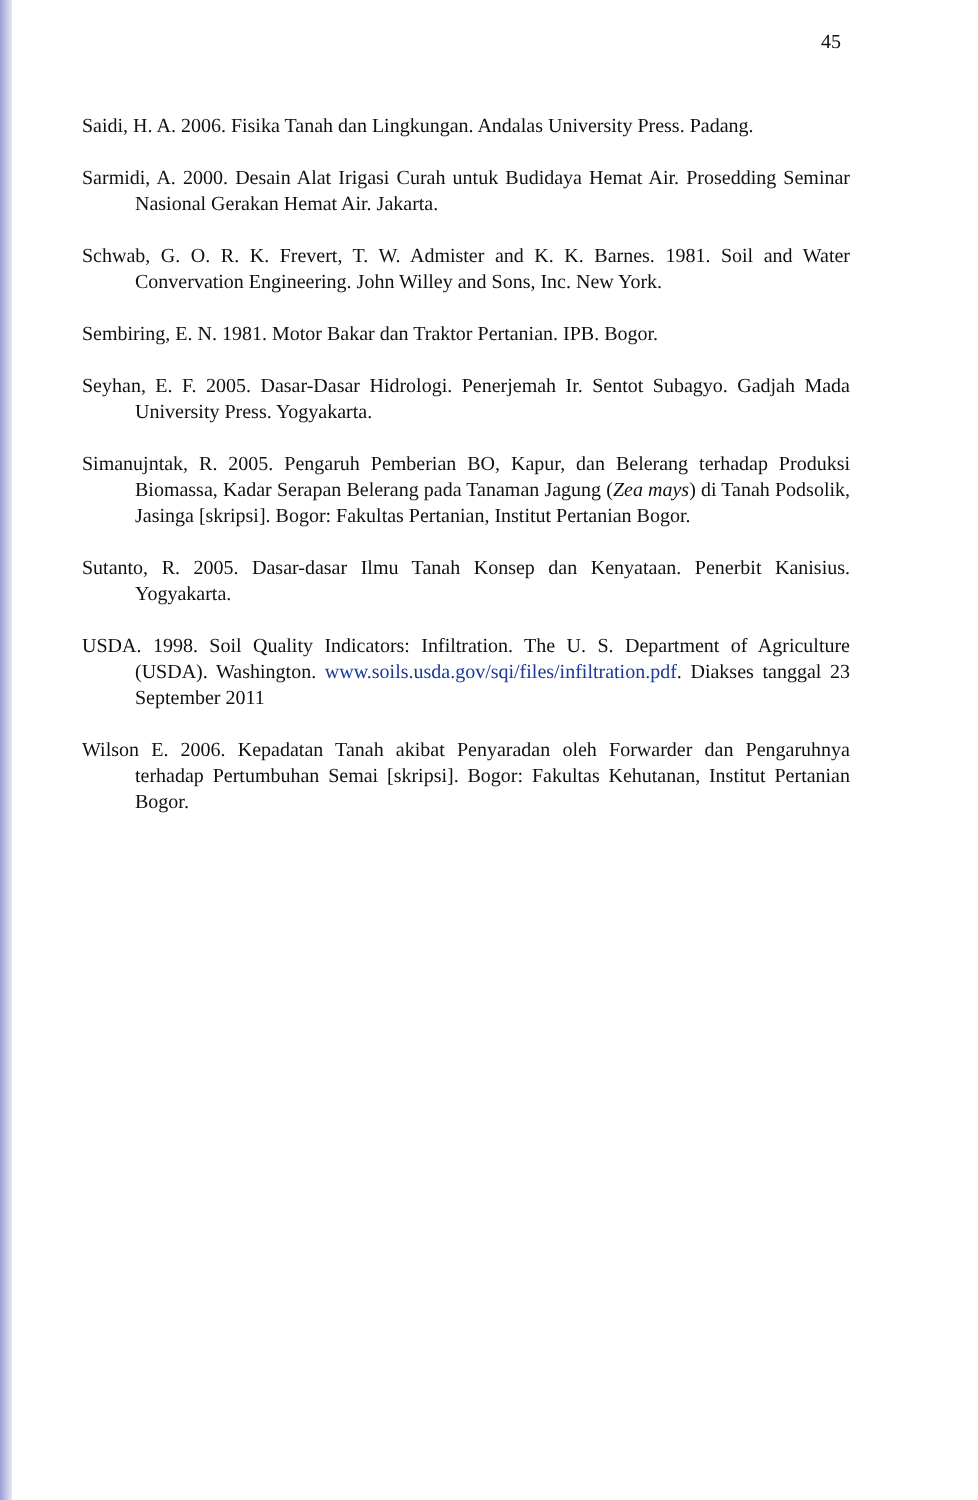45
Saidi, H. A. 2006. Fisika Tanah dan Lingkungan. Andalas University Press. Padang.
Sarmidi, A. 2000. Desain Alat Irigasi Curah untuk Budidaya Hemat Air. Prosedding Seminar Nasional Gerakan Hemat Air. Jakarta.
Schwab, G. O. R. K. Frevert, T. W. Admister and K. K. Barnes. 1981. Soil and Water Convervation Engineering. John Willey and Sons, Inc. New York.
Sembiring, E. N. 1981. Motor Bakar dan Traktor Pertanian. IPB. Bogor.
Seyhan, E. F. 2005. Dasar-Dasar Hidrologi. Penerjemah Ir. Sentot Subagyo. Gadjah Mada University Press. Yogyakarta.
Simanujntak, R. 2005. Pengaruh Pemberian BO, Kapur, dan Belerang terhadap Produksi Biomassa, Kadar Serapan Belerang pada Tanaman Jagung (Zea mays) di Tanah Podsolik, Jasinga [skripsi]. Bogor: Fakultas Pertanian, Institut Pertanian Bogor.
Sutanto, R. 2005. Dasar-dasar Ilmu Tanah Konsep dan Kenyataan. Penerbit Kanisius. Yogyakarta.
USDA. 1998. Soil Quality Indicators: Infiltration. The U. S. Department of Agriculture (USDA). Washington. www.soils.usda.gov/sqi/files/infiltration.pdf. Diakses tanggal 23 September 2011
Wilson E. 2006. Kepadatan Tanah akibat Penyaradan oleh Forwarder dan Pengaruhnya terhadap Pertumbuhan Semai [skripsi]. Bogor: Fakultas Kehutanan, Institut Pertanian Bogor.